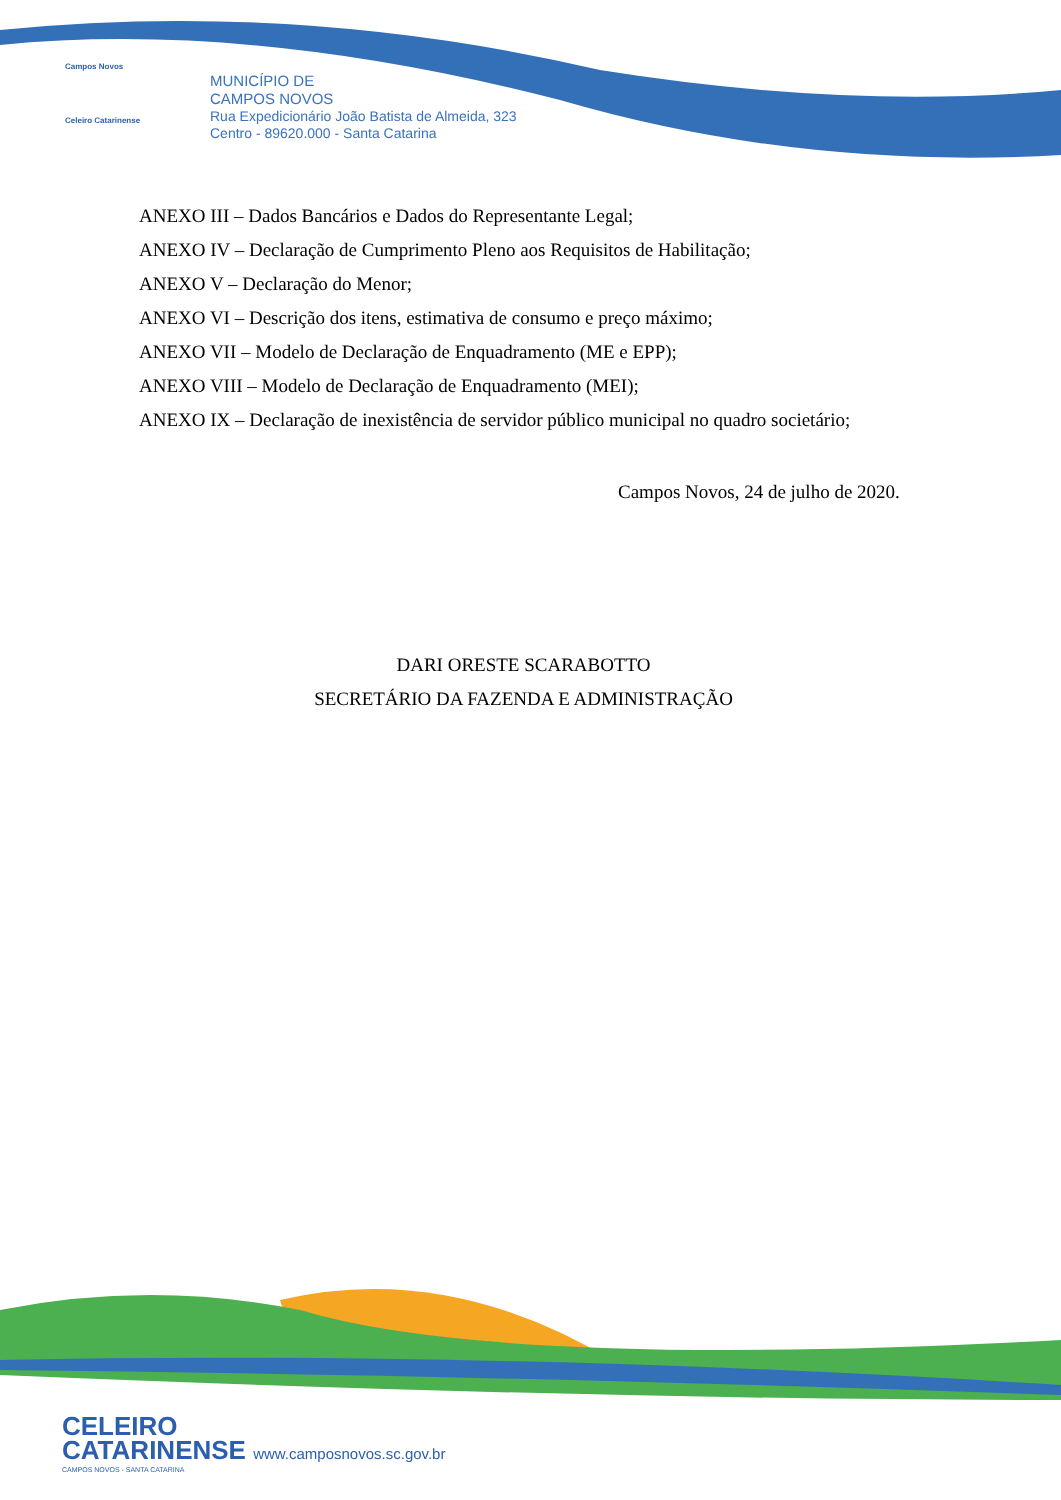Campos Novos
Celeiro Catarinense
MUNICÍPIO DE
CAMPOS NOVOS
Rua Expedicionário João Batista de Almeida, 323
Centro - 89620.000 - Santa Catarina
ANEXO III – Dados Bancários e Dados do Representante Legal;
ANEXO IV – Declaração de Cumprimento Pleno aos Requisitos de Habilitação;
ANEXO V – Declaração do Menor;
ANEXO VI – Descrição dos itens, estimativa de consumo e preço máximo;
ANEXO VII – Modelo de Declaração de Enquadramento (ME e EPP);
ANEXO VIII – Modelo de Declaração de Enquadramento (MEI);
ANEXO IX – Declaração de inexistência de servidor público municipal no quadro societário;
Campos Novos, 24 de julho de 2020.
DARI ORESTE SCARABOTTO
SECRETÁRIO DA FAZENDA E ADMINISTRAÇÃO
CELEIRO
CATARINENSE www.camposnovos.sc.gov.br
CAMPOS NOVOS - SANTA CATARINA